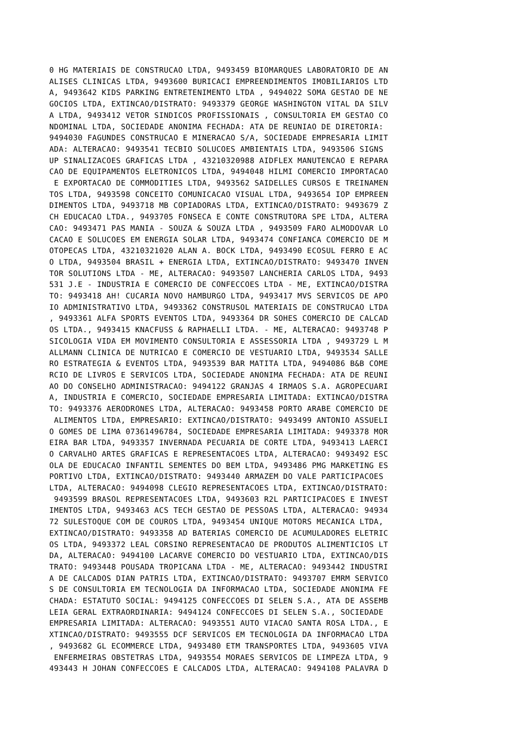0 HG MATERIAIS DE CONSTRUCAO LTDA, 9493459 BIOMARQUES LABORATORIO DE AN
ALISES CLINICAS LTDA, 9493600 BURICACI EMPREENDIMENTOS IMOBILIARIOS LTD
A, 9493642 KIDS PARKING ENTRETENIMENTO LTDA , 9494022 SOMA GESTAO DE NE
GOCIOS LTDA, EXTINCAO/DISTRATO: 9493379 GEORGE WASHINGTON VITAL DA SILV
A LTDA, 9493412 VETOR SINDICOS PROFISSIONAIS , CONSULTORIA EM GESTAO CO
NDOMINAL LTDA, SOCIEDADE ANONIMA FECHADA: ATA DE REUNIAO DE DIRETORIA:
9494030 FAGUNDES CONSTRUCAO E MINERACAO S/A, SOCIEDADE EMPRESARIA LIMIT
ADA: ALTERACAO: 9493541 TECBIO SOLUCOES AMBIENTAIS LTDA, 9493506 SIGNS
UP SINALIZACOES GRAFICAS LTDA , 43210320988 AIDFLEX MANUTENCAO E REPARA
CAO DE EQUIPAMENTOS ELETRONICOS LTDA, 9494048 HILMI COMERCIO IMPORTACAO
 E EXPORTACAO DE COMMODITIES LTDA, 9493562 SAIDELLES CURSOS E TREINAMEN
TOS LTDA, 9493598 CONCEITO COMUNICACAO VISUAL LTDA, 9493654 IOP EMPREEN
DIMENTOS LTDA, 9493718 MB COPIADORAS LTDA, EXTINCAO/DISTRATO: 9493679 Z
CH EDUCACAO LTDA., 9493705 FONSECA E CONTE CONSTRUTORA SPE LTDA, ALTERA
CAO: 9493471 PAS MANIA - SOUZA & SOUZA LTDA , 9493509 FARO ALMODOVAR LO
CACAO E SOLUCOES EM ENERGIA SOLAR LTDA, 9493474 CONFIANCA COMERCIO DE M
OTOPECAS LTDA, 43210321020 ALAN A. BOCK LTDA, 9493490 ECOSUL FERRO E AC
O LTDA, 9493504 BRASIL + ENERGIA LTDA, EXTINCAO/DISTRATO: 9493470 INVEN
TOR SOLUTIONS LTDA - ME, ALTERACAO: 9493507 LANCHERIA CARLOS LTDA, 9493
531 J.E - INDUSTRIA E COMERCIO DE CONFECCOES LTDA - ME, EXTINCAO/DISTRA
TO: 9493418 AH! CUCARIA NOVO HAMBURGO LTDA, 9493417 MVS SERVICOS DE APO
IO ADMINISTRATIVO LTDA, 9493362 CONSTRUSOL MATERIAIS DE CONSTRUCAO LTDA
, 9493361 ALFA SPORTS EVENTOS LTDA, 9493364 DR SOHES COMERCIO DE CALCAD
OS LTDA., 9493415 KNACFUSS & RAPHAELLI LTDA. - ME, ALTERACAO: 9493748 P
SICOLOGIA VIDA EM MOVIMENTO CONSULTORIA E ASSESSORIA LTDA , 9493729 L M
ALLMANN CLINICA DE NUTRICAO E COMERCIO DE VESTUARIO LTDA, 9493534 SALLE
RO ESTRATEGIA & EVENTOS LTDA, 9493539 BAR MATITA LTDA, 9494086 B&B COME
RCIO DE LIVROS E SERVICOS LTDA, SOCIEDADE ANONIMA FECHADA: ATA DE REUNI
AO DO CONSELHO ADMINISTRACAO: 9494122 GRANJAS 4 IRMAOS S.A. AGROPECUARI
A, INDUSTRIA E COMERCIO, SOCIEDADE EMPRESARIA LIMITADA: EXTINCAO/DISTRA
TO: 9493376 AERODRONES LTDA, ALTERACAO: 9493458 PORTO ARABE COMERCIO DE
 ALIMENTOS LTDA, EMPRESARIO: EXTINCAO/DISTRATO: 9493499 ANTONIO ASSUELI
O GOMES DE LIMA 07361496784, SOCIEDADE EMPRESARIA LIMITADA: 9493378 MOR
EIRA BAR LTDA, 9493357 INVERNADA PECUARIA DE CORTE LTDA, 9493413 LAERCI
O CARVALHO ARTES GRAFICAS E REPRESENTACOES LTDA, ALTERACAO: 9493492 ESC
OLA DE EDUCACAO INFANTIL SEMENTES DO BEM LTDA, 9493486 PMG MARKETING ES
PORTIVO LTDA, EXTINCAO/DISTRATO: 9493440 ARMAZEM DO VALE PARTICIPACOES
LTDA, ALTERACAO: 9494098 CLEGIO REPRESENTACOES LTDA, EXTINCAO/DISTRATO:
 9493599 BRASOL REPRESENTACOES LTDA, 9493603 R2L PARTICIPACOES E INVEST
IMENTOS LTDA, 9493463 ACS TECH GESTAO DE PESSOAS LTDA, ALTERACAO: 94934
72 SULESTOQUE COM DE COUROS LTDA, 9493454 UNIQUE MOTORS MECANICA LTDA,
EXTINCAO/DISTRATO: 9493358 AD BATERIAS COMERCIO DE ACUMULADORES ELETRIC
OS LTDA, 9493372 LEAL CORSINO REPRESENTACAO DE PRODUTOS ALIMENTICIOS LT
DA, ALTERACAO: 9494100 LACARVE COMERCIO DO VESTUARIO LTDA, EXTINCAO/DIS
TRATO: 9493448 POUSADA TROPICANA LTDA - ME, ALTERACAO: 9493442 INDUSTRI
A DE CALCADOS DIAN PATRIS LTDA, EXTINCAO/DISTRATO: 9493707 EMRM SERVICO
S DE CONSULTORIA EM TECNOLOGIA DA INFORMACAO LTDA, SOCIEDADE ANONIMA FE
CHADA: ESTATUTO SOCIAL: 9494125 CONFECCOES DI SELEN S.A., ATA DE ASSEMB
LEIA GERAL EXTRAORDINARIA: 9494124 CONFECCOES DI SELEN S.A., SOCIEDADE
EMPRESARIA LIMITADA: ALTERACAO: 9493551 AUTO VIACAO SANTA ROSA LTDA., E
XTINCAO/DISTRATO: 9493555 DCF SERVICOS EM TECNOLOGIA DA INFORMACAO LTDA
, 9493682 GL ECOMMERCE LTDA, 9493480 ETM TRANSPORTES LTDA, 9493605 VIVA
 ENFERMEIRAS OBSTETRAS LTDA, 9493554 MORAES SERVICOS DE LIMPEZA LTDA, 9
493443 H JOHAN CONFECCOES E CALCADOS LTDA, ALTERACAO: 9494108 PALAVRA D